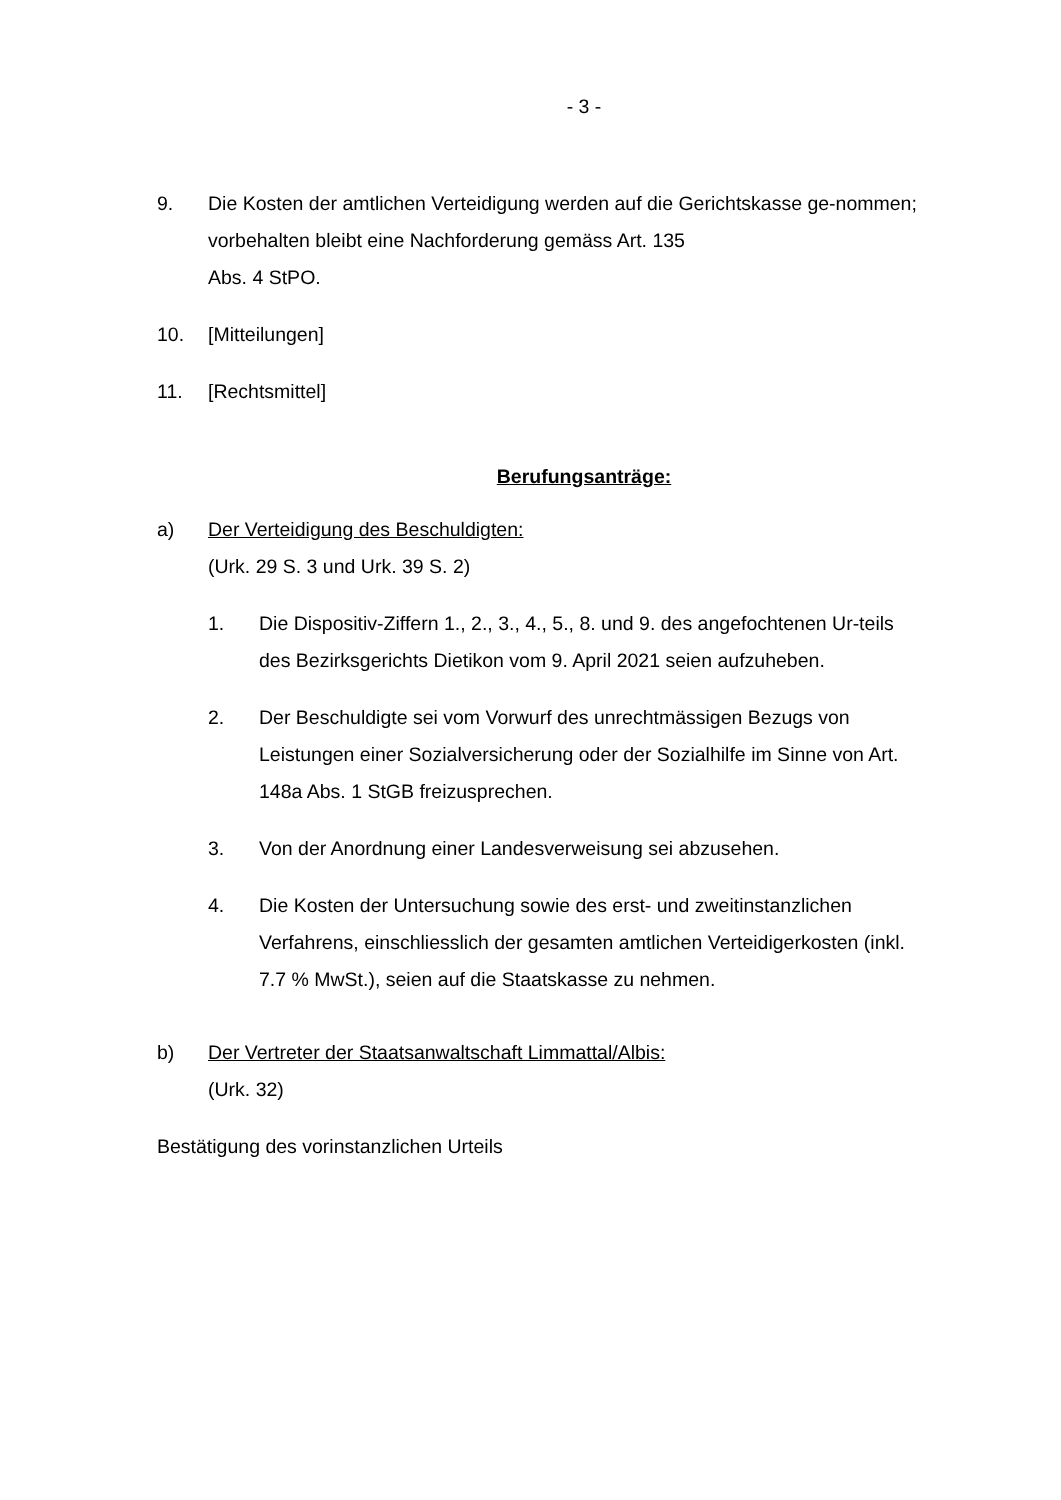- 3 -
9. Die Kosten der amtlichen Verteidigung werden auf die Gerichtskasse ge-nommen; vorbehalten bleibt eine Nachforderung gemäss Art. 135
Abs. 4 StPO.
10. [Mitteilungen]
11. [Rechtsmittel]
Berufungsanträge:
a) Der Verteidigung des Beschuldigten:
(Urk. 29 S. 3 und Urk. 39 S. 2)
1. Die Dispositiv-Ziffern 1., 2., 3., 4., 5., 8. und 9. des angefochtenen Ur-teils des Bezirksgerichts Dietikon vom 9. April 2021 seien aufzuheben.
2. Der Beschuldigte sei vom Vorwurf des unrechtmässigen Bezugs von Leistungen einer Sozialversicherung oder der Sozialhilfe im Sinne von Art. 148a Abs. 1 StGB freizusprechen.
3. Von der Anordnung einer Landesverweisung sei abzusehen.
4. Die Kosten der Untersuchung sowie des erst- und zweitinstanzlichen Verfahrens, einschliesslich der gesamten amtlichen Verteidigerkosten (inkl. 7.7 % MwSt.), seien auf die Staatskasse zu nehmen.
b) Der Vertreter der Staatsanwaltschaft Limmattal/Albis:
(Urk. 32)
Bestätigung des vorinstanzlichen Urteils